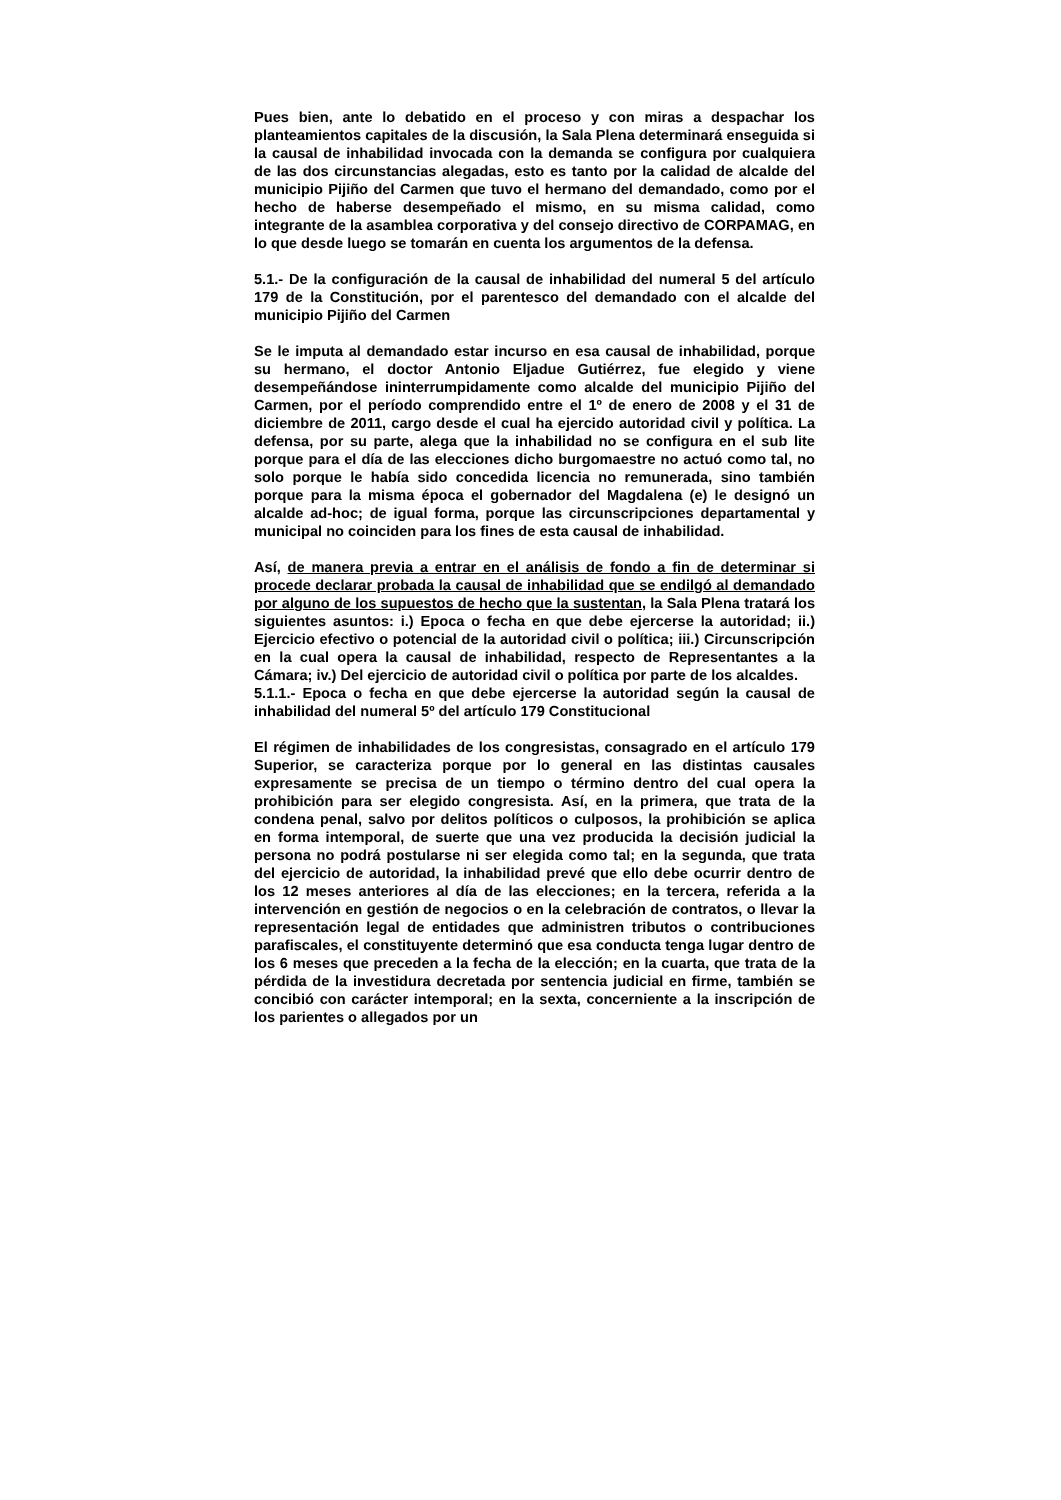Pues bien, ante lo debatido en el proceso y con miras a despachar los planteamientos capitales de la discusión, la Sala Plena determinará enseguida si la causal de inhabilidad invocada con la demanda se configura por cualquiera de las dos circunstancias alegadas, esto es tanto por la calidad de alcalde del municipio Pijiño del Carmen que tuvo el hermano del demandado, como por el hecho de haberse desempeñado el mismo, en su misma calidad, como integrante de la asamblea corporativa y del consejo directivo de CORPAMAG, en lo que desde luego se tomarán en cuenta los argumentos de la defensa.
5.1.- De la configuración de la causal de inhabilidad del numeral 5 del artículo 179 de la Constitución, por el parentesco del demandado con el alcalde del municipio Pijiño del Carmen
Se le imputa al demandado estar incurso en esa causal de inhabilidad, porque su hermano, el doctor Antonio Eljadue Gutiérrez, fue elegido y viene desempeñándose ininterrumpidamente como alcalde del municipio Pijiño del Carmen, por el período comprendido entre el 1º de enero de 2008 y el 31 de diciembre de 2011, cargo desde el cual ha ejercido autoridad civil y política. La defensa, por su parte, alega que la inhabilidad no se configura en el sub lite porque para el día de las elecciones dicho burgomaestre no actuó como tal, no solo porque le había sido concedida licencia no remunerada, sino también porque para la misma época el gobernador del Magdalena (e) le designó un alcalde ad-hoc; de igual forma, porque las circunscripciones departamental y municipal no coinciden para los fines de esta causal de inhabilidad.
Así, de manera previa a entrar en el análisis de fondo a fin de determinar si procede declarar probada la causal de inhabilidad que se endilgó al demandado por alguno de los supuestos de hecho que la sustentan, la Sala Plena tratará los siguientes asuntos: i.) Epoca o fecha en que debe ejercerse la autoridad; ii.) Ejercicio efectivo o potencial de la autoridad civil o política; iii.) Circunscripción en la cual opera la causal de inhabilidad, respecto de Representantes a la Cámara; iv.) Del ejercicio de autoridad civil o política por parte de los alcaldes.
5.1.1.- Epoca o fecha en que debe ejercerse la autoridad según la causal de inhabilidad del numeral 5º del artículo 179 Constitucional
El régimen de inhabilidades de los congresistas, consagrado en el artículo 179 Superior, se caracteriza porque por lo general en las distintas causales expresamente se precisa de un tiempo o término dentro del cual opera la prohibición para ser elegido congresista. Así, en la primera, que trata de la condena penal, salvo por delitos políticos o culposos, la prohibición se aplica en forma intemporal, de suerte que una vez producida la decisión judicial la persona no podrá postularse ni ser elegida como tal; en la segunda, que trata del ejercicio de autoridad, la inhabilidad prevé que ello debe ocurrir dentro de los 12 meses anteriores al día de las elecciones; en la tercera, referida a la intervención en gestión de negocios o en la celebración de contratos, o llevar la representación legal de entidades que administren tributos o contribuciones parafiscales, el constituyente determinó que esa conducta tenga lugar dentro de los 6 meses que preceden a la fecha de la elección; en la cuarta, que trata de la pérdida de la investidura decretada por sentencia judicial en firme, también se concibió con carácter intemporal; en la sexta, concerniente a la inscripción de los parientes o allegados por un